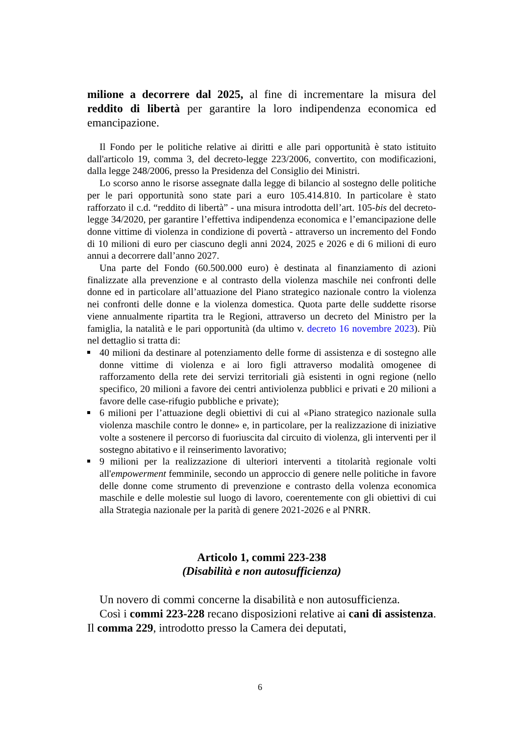milione a decorrere dal 2025, al fine di incrementare la misura del reddito di libertà per garantire la loro indipendenza economica ed emancipazione.
Il Fondo per le politiche relative ai diritti e alle pari opportunità è stato istituito dall'articolo 19, comma 3, del decreto-legge 223/2006, convertito, con modificazioni, dalla legge 248/2006, presso la Presidenza del Consiglio dei Ministri.
Lo scorso anno le risorse assegnate dalla legge di bilancio al sostegno delle politiche per le pari opportunità sono state pari a euro 105.414.810. In particolare è stato rafforzato il c.d. “reddito di libertà” - una misura introdotta dell’art. 105-bis del decreto-legge 34/2020, per garantire l’effettiva indipendenza economica e l’emancipazione delle donne vittime di violenza in condizione di povertà - attraverso un incremento del Fondo di 10 milioni di euro per ciascuno degli anni 2024, 2025 e 2026 e di 6 milioni di euro annui a decorrere dall’anno 2027.
Una parte del Fondo (60.500.000 euro) è destinata al finanziamento di azioni finalizzate alla prevenzione e al contrasto della violenza maschile nei confronti delle donne ed in particolare all’attuazione del Piano strategico nazionale contro la violenza nei confronti delle donne e la violenza domestica. Quota parte delle suddette risorse viene annualmente ripartita tra le Regioni, attraverso un decreto del Ministro per la famiglia, la natalità e le pari opportunità (da ultimo v. decreto 16 novembre 2023). Più nel dettaglio si tratta di:
40 milioni da destinare al potenziamento delle forme di assistenza e di sostegno alle donne vittime di violenza e ai loro figli attraverso modalità omogenee di rafforzamento della rete dei servizi territoriali già esistenti in ogni regione (nello specifico, 20 milioni a favore dei centri antiviolenza pubblici e privati e 20 milioni a favore delle case-rifugio pubbliche e private);
6 milioni per l’attuazione degli obiettivi di cui al «Piano strategico nazionale sulla violenza maschile contro le donne» e, in particolare, per la realizzazione di iniziative volte a sostenere il percorso di fuoriuscita dal circuito di violenza, gli interventi per il sostegno abitativo e il reinserimento lavorativo;
9 milioni per la realizzazione di ulteriori interventi a titolarità regionale volti all'empowerment femminile, secondo un approccio di genere nelle politiche in favore delle donne come strumento di prevenzione e contrasto della volenza economica maschile e delle molestie sul luogo di lavoro, coerentemente con gli obiettivi di cui alla Strategia nazionale per la parità di genere 2021-2026 e al PNRR.
Articolo 1, commi 223-238
(Disabilità e non autosufficienza)
Un novero di commi concerne la disabilità e non autosufficienza.
Così i commi 223-228 recano disposizioni relative ai cani di assistenza. Il comma 229, introdotto presso la Camera dei deputati,
6